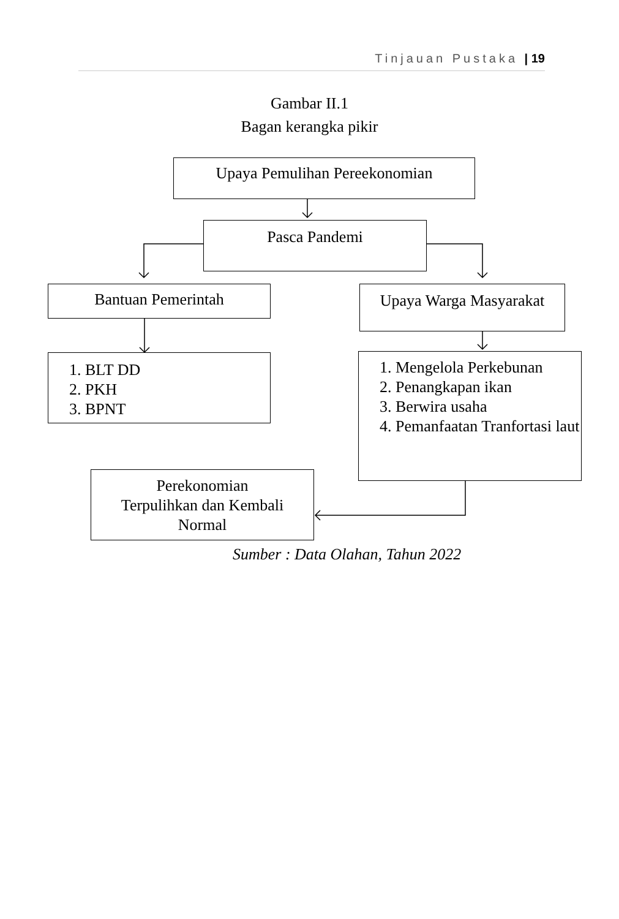Tinjauan Pustaka | 19
Gambar II.1
Bagan kerangka pikir
Upaya Pemulihan Pereekonomian
Pasca Pandemi
Bantuan Pemerintah
Upaya Warga Masyarakat
1. BLT DD
2. PKH
3. BPNT
1. Mengelola Perkebunan
2. Penangkapan ikan
3. Berwira usaha
4. Pemanfaatan Tranfortasi laut
Perekonomian
Terpulihkan dan Kembali
Normal
Sumber : Data Olahan, Tahun 2022